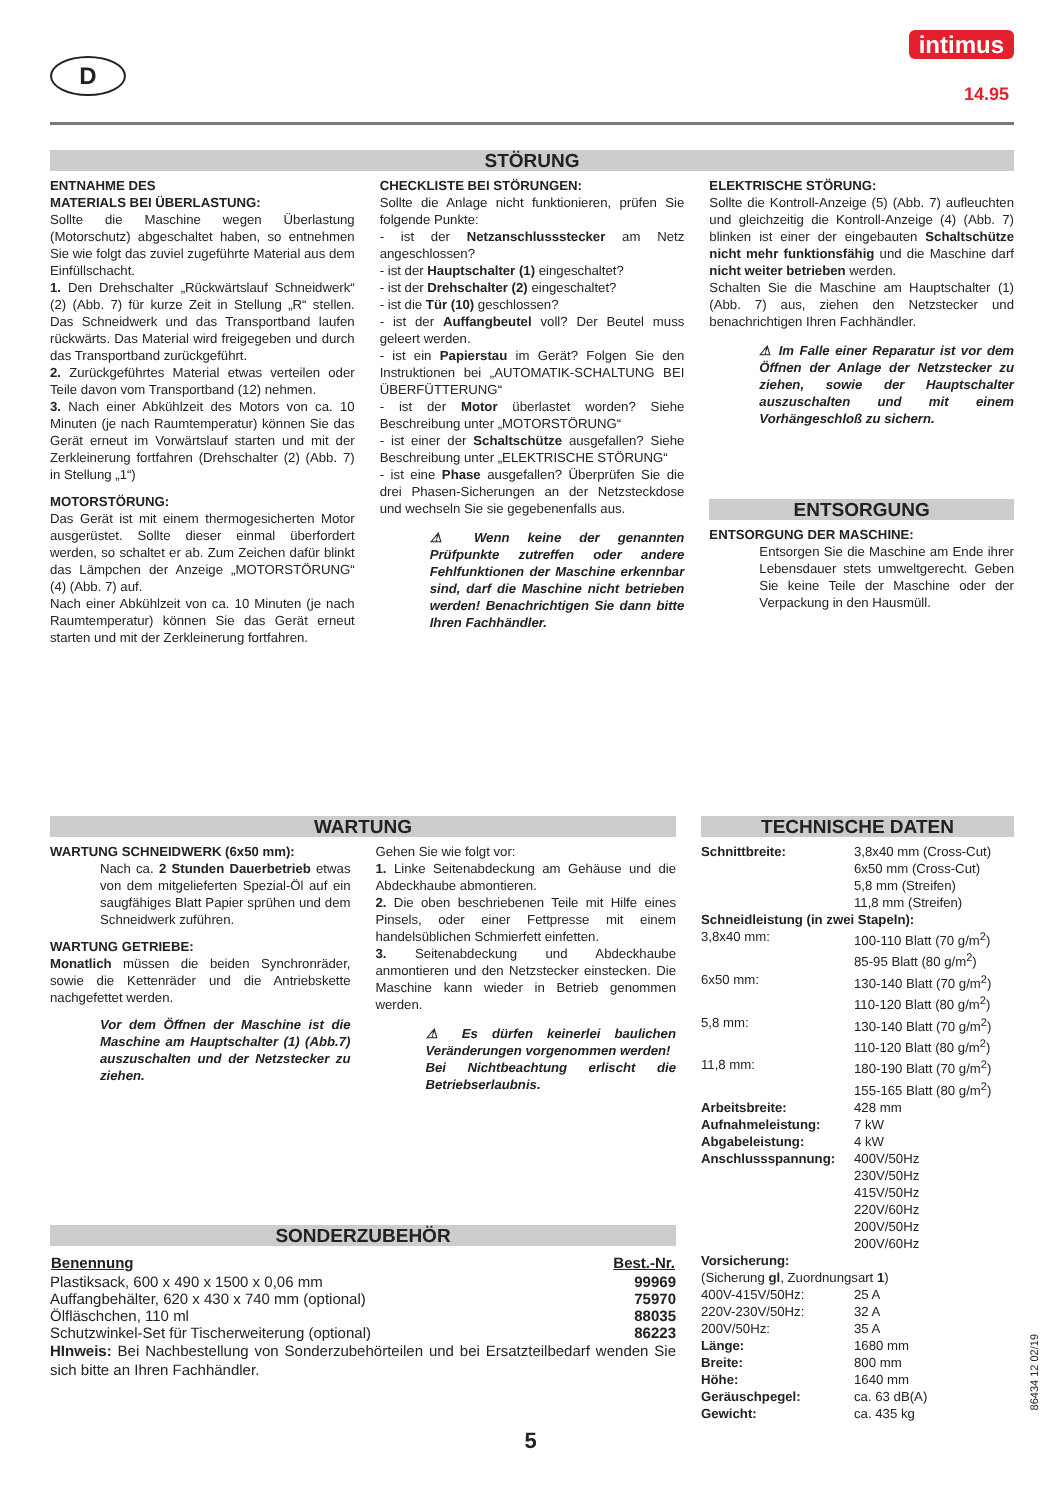D
intimus
14.95
STÖRUNG
ENTNAHME DES
MATERIALS BEI ÜBERLASTUNG:
Sollte die Maschine wegen Überlastung (Motorschutz) abgeschaltet haben, so entnehmen Sie wie folgt das zuviel zugeführte Material aus dem Einfüllschacht.
1. Den Drehschalter „Rückwärtslauf Schneidwerk“ (2) (Abb. 7) für kurze Zeit in Stellung „R“ stellen. Das Schneidwerk und das Transportband laufen rückwärts. Das Material wird freigegeben und durch das Transportband zurückgeführt.
2. Zurückgeführtes Material etwas verteilen oder Teile davon vom Transportband (12) nehmen.
3. Nach einer Abkühlzeit des Motors von ca. 10 Minuten (je nach Raumtemperatur) können Sie das Gerät erneut im Vorwärtslauf starten und mit der Zerkleinerung fortfahren (Drehschalter (2) (Abb. 7) in Stellung „1“)
MOTORSTÖRUNG:
Das Gerät ist mit einem thermogesicherten Motor ausgerüstet. Sollte dieser einmal überfordert werden, so schaltet er ab. Zum Zeichen dafür blinkt das Lämpchen der Anzeige „MOTORSTÖRUNG“ (4) (Abb. 7) auf.
Nach einer Abkühlzeit von ca. 10 Minuten (je nach Raumtemperatur) können Sie das Gerät erneut starten und mit der Zerkleinerung fortfahren.
CHECKLISTE BEI STÖRUNGEN:
Sollte die Anlage nicht funktionieren, prüfen Sie folgende Punkte:
- ist der Netzanschlussstecker am Netz angeschlossen?
- ist der Hauptschalter (1) eingeschaltet?
- ist der Drehschalter (2) eingeschaltet?
- ist die Tür (10) geschlossen?
- ist der Auffangbeutel voll? Der Beutel muss geleert werden.
- ist ein Papierstau im Gerät? Folgen Sie den Instruktionen bei „AUTOMATIK-SCHALTUNG BEI ÜBERFÜTTERUNG“
- ist der Motor überlastet worden? Siehe Beschreibung unter „MOTORSTÖRUNG“
- ist einer der Schaltschütze ausgefallen? Siehe Beschreibung unter „ELEKTRISCHE STÖRUNG“
- ist eine Phase ausgefallen? Überprüfen Sie die drei Phasen-Sicherungen an der Netzsteckdose und wechseln Sie sie gegebenenfalls aus.
⚠ Wenn keine der genannten Prüfpunkte zutreffen oder andere Fehlfunktionen der Maschine erkennbar sind, darf die Maschine nicht betrieben werden! Benachrichtigen Sie dann bitte Ihren Fachhändler.
ELEKTRISCHE STÖRUNG:
Sollte die Kontroll-Anzeige (5) (Abb. 7) aufleuchten und gleichzeitig die Kontroll-Anzeige (4) (Abb. 7) blinken ist einer der eingebauten Schaltschütze nicht mehr funktionsfähig und die Maschine darf nicht weiter betrieben werden.
Schalten Sie die Maschine am Hauptschalter (1) (Abb. 7) aus, ziehen den Netzstecker und benachrichtigen Ihren Fachhändler.
⚠ Im Falle einer Reparatur ist vor dem Öffnen der Anlage der Netzstecker zu ziehen, sowie der Hauptschalter auszuschalten und mit einem Vorhängeschloß zu sichern.
ENTSORGUNG
ENTSORGUNG DER MASCHINE:
Entsorgen Sie die Maschine am Ende ihrer Lebensdauer stets umweltgerecht. Geben Sie keine Teile der Maschine oder der Verpackung in den Hausmüll.
WARTUNG
WARTUNG SCHNEIDWERK (6x50 mm):
Nach ca. 2 Stunden Dauerbetrieb etwas von dem mitgelieferten Spezial-Öl auf ein saugfähiges Blatt Papier sprühen und dem Schneidwerk zuführen.
WARTUNG GETRIEBE:
Monatlich müssen die beiden Synchronräder, sowie die Kettenräder und die Antriebskette nachgefettet werden.
Vor dem Öffnen der Maschine ist die Maschine am Hauptschalter (1) (Abb.7) auszuschalten und der Netzstecker zu ziehen.
Gehen Sie wie folgt vor:
1. Linke Seitenabdeckung am Gehäuse und die Abdeckhaube abmontieren.
2. Die oben beschriebenen Teile mit Hilfe eines Pinsels, oder einer Fettpresse mit einem handelsüblichen Schmierfett einfetten.
3. Seitenabdeckung und Abdeckhaube anmontieren und den Netzstecker einstecken. Die Maschine kann wieder in Betrieb genommen werden.
⚠ Es dürfen keinerlei baulichen Veränderungen vorgenommen werden!
Bei Nichtbeachtung erlischt die Betriebserlaubnis.
SONDERZUBEHÖR
| Benennung | Best.-Nr. |
| --- | --- |
| Plastiksack, 600 x 490 x 1500 x 0,06 mm | 99969 |
| Auffangbehälter, 620 x 430 x 740 mm (optional) | 75970 |
| Ölfläschchen, 110 ml | 88035 |
| Schutzwinkel-Set für Tischerweiterung (optional) | 86223 |
HInweis: Bei Nachbestellung von Sonderzubehörteilen und bei Ersatzteilbedarf wenden Sie sich bitte an Ihren Fachhändler.
TECHNISCHE DATEN
| Schnittbreite: | 3,8x40 mm (Cross-Cut) 6x50 mm (Cross-Cut) 5,8 mm (Streifen) 11,8 mm (Streifen) |
| Schneidleistung (in zwei Stapeln): | |
| 3,8x40 mm: | 100-110 Blatt (70 g/m<sup>2</sup>) 85-95 Blatt (80 g/m<sup>2</sup>) |
| 6x50 mm: | 130-140 Blatt (70 g/m<sup>2</sup>) 110-120 Blatt (80 g/m<sup>2</sup>) |
| 5,8 mm: | 130-140 Blatt (70 g/m<sup>2</sup>) 110-120 Blatt (80 g/m<sup>2</sup>) |
| 11,8 mm: | 180-190 Blatt (70 g/m<sup>2</sup>) 155-165 Blatt (80 g/m<sup>2</sup>) |
| Arbeitsbreite: | 428 mm |
| Aufnahmeleistung: | 7 kW |
| Abgabeleistung: | 4 kW |
| Anschlussspannung: | 400V/50Hz 230V/50Hz 415V/50Hz 220V/60Hz 200V/50Hz 200V/60Hz |
| Vorsicherung: (Sicherung gl , Zuordnungsart 1 ) | |
| 400V-415V/50Hz: | 25 A |
| 220V-230V/50Hz: | 32 A |
| 200V/50Hz: | 35 A |
| Länge: | 1680 mm |
| Breite: | 800 mm |
| Höhe: | 1640 mm |
| Geräuschpegel: | ca. 63 dB(A) |
| Gewicht: | ca. 435 kg |
5
86434 12 02/19